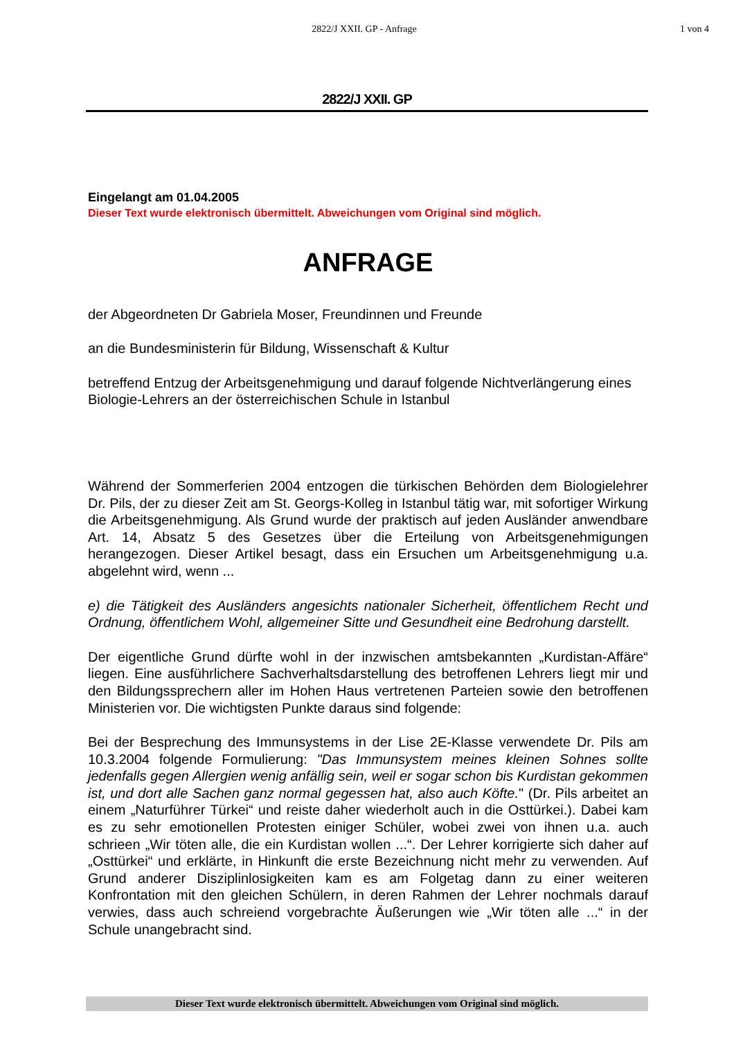2822/J XXII. GP - Anfrage 1 von 4
2822/J XXII. GP
Eingelangt am 01.04.2005
Dieser Text wurde elektronisch übermittelt. Abweichungen vom Original sind möglich.
ANFRAGE
der Abgeordneten Dr Gabriela Moser, Freundinnen und Freunde
an die Bundesministerin für Bildung, Wissenschaft & Kultur
betreffend Entzug der Arbeitsgenehmigung und darauf folgende Nichtverlängerung eines Biologie-Lehrers an der österreichischen Schule in Istanbul
Während der Sommerferien 2004 entzogen die türkischen Behörden dem Biologielehrer Dr. Pils, der zu dieser Zeit am St. Georgs-Kolleg in Istanbul tätig war, mit sofortiger Wirkung die Arbeitsgenehmigung. Als Grund wurde der praktisch auf jeden Ausländer anwendbare Art. 14, Absatz 5 des Gesetzes über die Erteilung von Arbeitsgenehmigungen herangezogen. Dieser Artikel besagt, dass ein Ersuchen um Arbeitsgenehmigung u.a. abgelehnt wird, wenn ...
e) die Tätigkeit des Ausländers angesichts nationaler Sicherheit, öffentlichem Recht und Ordnung, öffentlichem Wohl, allgemeiner Sitte und Gesundheit eine Bedrohung darstellt.
Der eigentliche Grund dürfte wohl in der inzwischen amtsbekannten „Kurdistan-Affäre“ liegen. Eine ausführlichere Sachverhaltsdarstellung des betroffenen Lehrers liegt mir und den Bildungssprechern aller im Hohen Haus vertretenen Parteien sowie den betroffenen Ministerien vor. Die wichtigsten Punkte daraus sind folgende:
Bei der Besprechung des Immunsystems in der Lise 2E-Klasse verwendete Dr. Pils am 10.3.2004 folgende Formulierung: "Das Immunsystem meines kleinen Sohnes sollte jedenfalls gegen Allergien wenig anfällig sein, weil er sogar schon bis Kurdistan gekommen ist, und dort alle Sachen ganz normal gegessen hat, also auch Köfte." (Dr. Pils arbeitet an einem „Naturführer Türkei“ und reiste daher wiederholt auch in die Osttürkei.). Dabei kam es zu sehr emotionellen Protesten einiger Schüler, wobei zwei von ihnen u.a. auch schrieen „Wir töten alle, die ein Kurdistan wollen ...“. Der Lehrer korrigierte sich daher auf „Osttürkei“ und erklärte, in Hinkunft die erste Bezeichnung nicht mehr zu verwenden. Auf Grund anderer Disziplinlosigkeiten kam es am Folgetag dann zu einer weiteren Konfrontation mit den gleichen Schülern, in deren Rahmen der Lehrer nochmals darauf verwies, dass auch schreiend vorgebrachte Äußerungen wie „Wir töten alle ...“ in der Schule unangebracht sind.
Dieser Text wurde elektronisch übermittelt. Abweichungen vom Original sind möglich.